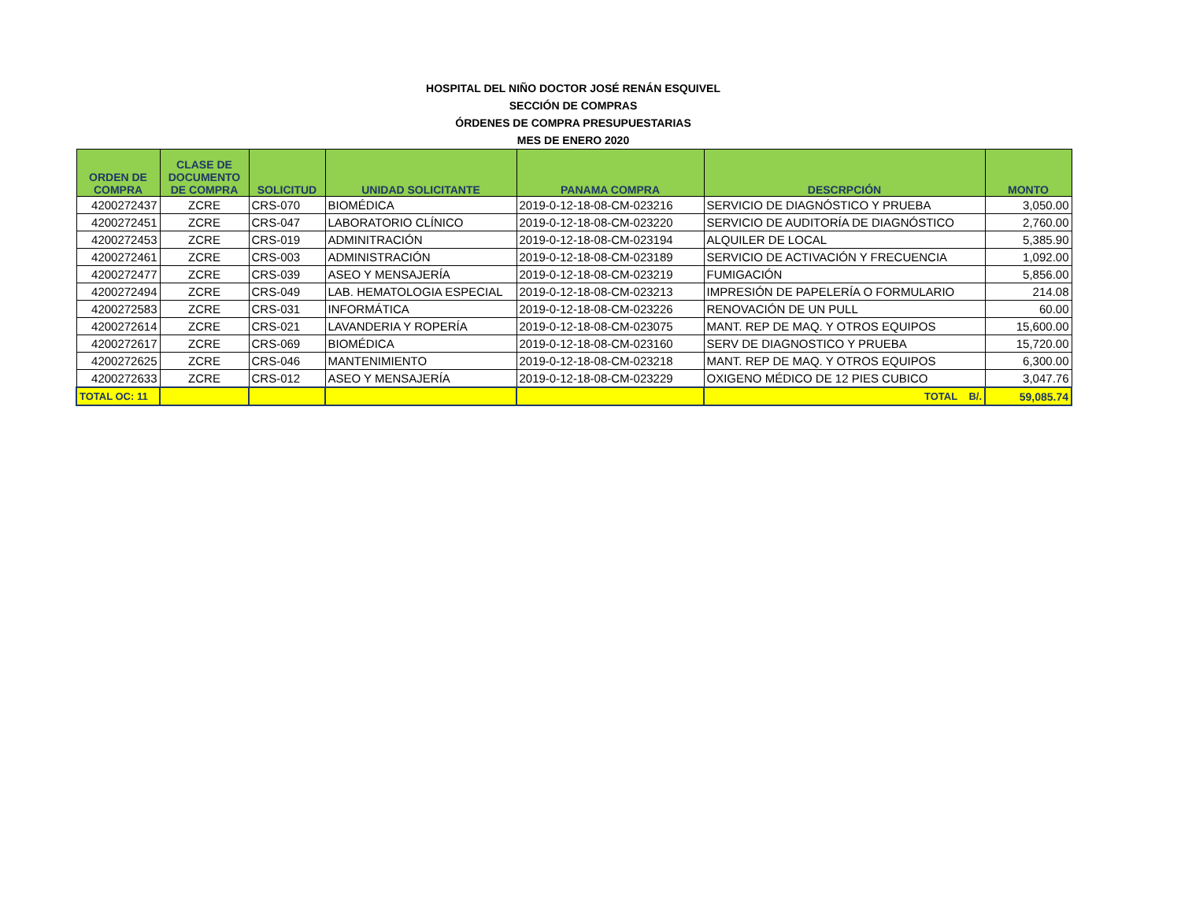HOSPITAL DEL NIÑO DOCTOR JOSÉ RENÁN ESQUIVEL
SECCIÓN DE COMPRAS
ÓRDENES DE COMPRA PRESUPUESTARIAS
MES DE ENERO 2020
| ORDEN DE COMPRA | CLASE DE DOCUMENTO DE COMPRA | SOLICITUD | UNIDAD SOLICITANTE | PANAMA COMPRA | DESCRPCIÓN | MONTO |
| --- | --- | --- | --- | --- | --- | --- |
| 4200272437 | ZCRE | CRS-070 | BIOMÉDICA | 2019-0-12-18-08-CM-023216 | SERVICIO DE DIAGNÓSTICO Y PRUEBA | 3,050.00 |
| 4200272451 | ZCRE | CRS-047 | LABORATORIO CLÍNICO | 2019-0-12-18-08-CM-023220 | SERVICIO DE AUDITORÍA DE DIAGNÓSTICO | 2,760.00 |
| 4200272453 | ZCRE | CRS-019 | ADMINITRACIÓN | 2019-0-12-18-08-CM-023194 | ALQUILER DE LOCAL | 5,385.90 |
| 4200272461 | ZCRE | CRS-003 | ADMINISTRACIÓN | 2019-0-12-18-08-CM-023189 | SERVICIO DE ACTIVACIÓN Y FRECUENCIA | 1,092.00 |
| 4200272477 | ZCRE | CRS-039 | ASEO Y MENSAJERÍA | 2019-0-12-18-08-CM-023219 | FUMIGACIÓN | 5,856.00 |
| 4200272494 | ZCRE | CRS-049 | LAB. HEMATOLOGIA ESPECIAL | 2019-0-12-18-08-CM-023213 | IMPRESIÓN DE PAPELERÍA O FORMULARIO | 214.08 |
| 4200272583 | ZCRE | CRS-031 | INFORMÁTICA | 2019-0-12-18-08-CM-023226 | RENOVACIÓN DE UN PULL | 60.00 |
| 4200272614 | ZCRE | CRS-021 | LAVANDERIA Y ROPERÍA | 2019-0-12-18-08-CM-023075 | MANT. REP DE MAQ. Y OTROS EQUIPOS | 15,600.00 |
| 4200272617 | ZCRE | CRS-069 | BIOMÉDICA | 2019-0-12-18-08-CM-023160 | SERV DE DIAGNOSTICO Y PRUEBA | 15,720.00 |
| 4200272625 | ZCRE | CRS-046 | MANTENIMIENTO | 2019-0-12-18-08-CM-023218 | MANT. REP DE MAQ. Y OTROS EQUIPOS | 6,300.00 |
| 4200272633 | ZCRE | CRS-012 | ASEO Y MENSAJERÍA | 2019-0-12-18-08-CM-023229 | OXIGENO MÉDICO DE 12 PIES CUBICO | 3,047.76 |
| TOTAL OC: 11 | | | | | TOTAL B/. | 59,085.74 |